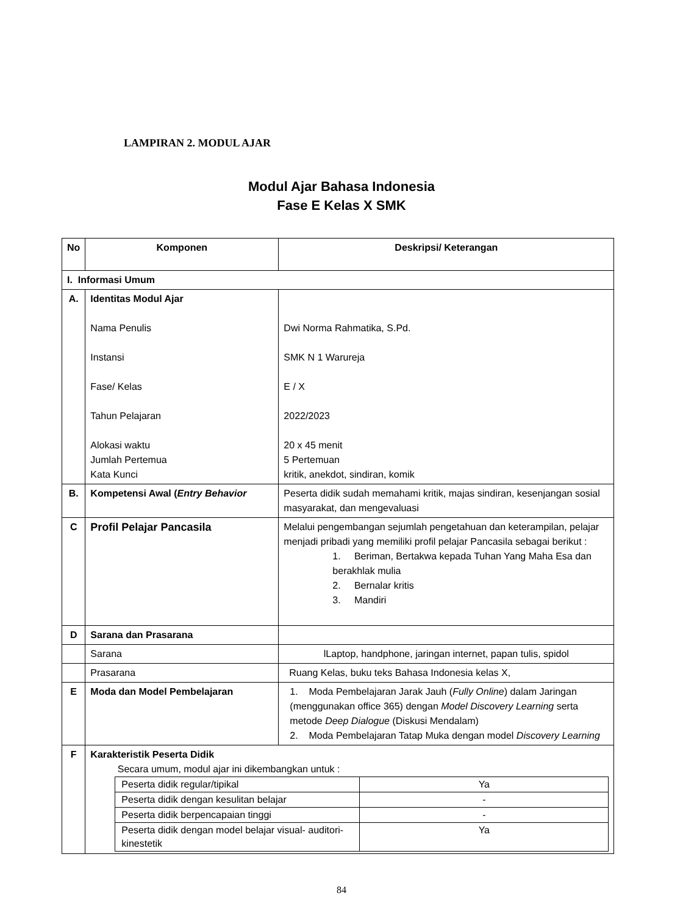LAMPIRAN 2. MODUL AJAR
Modul Ajar Bahasa Indonesia
Fase E Kelas X SMK
| No | Komponen | Deskripsi/ Keterangan |
| --- | --- | --- |
| I. Informasi Umum | | |
| A. | Identitas Modul Ajar Nama Penulis Instansi Fase/ Kelas Tahun Pelajaran Alokasi waktu Jumlah Pertemua Kata Kunci | Dwi Norma Rahmatika, S.Pd. SMK N 1 Warureja E / X 2022/2023 20 x 45 menit 5 Pertemuan kritik, anekdot, sindiran, komik |
| B. | Kompetensi Awal ( Entry Behavior | Peserta didik sudah memahami kritik, majas sindiran, kesenjangan sosial masyarakat, dan mengevaluasi |
| C | Profil Pelajar Pancasila | Melalui pengembangan sejumlah pengetahuan dan keterampilan, pelajar menjadi pribadi yang memiliki profil pelajar Pancasila sebagai berikut : 1. Beriman, Bertakwa kepada Tuhan Yang Maha Esa dan berakhlak mulia 2. Bernalar kritis 3. Mandiri |
| D | Sarana dan Prasarana | |
| | Sarana | lLaptop, handphone, jaringan internet, papan tulis, spidol |
| | Prasarana | Ruang Kelas, buku teks Bahasa Indonesia kelas X, |
| E | Moda dan Model Pembelajaran | 1. Moda Pembelajaran Jarak Jauh ( Fully Online ) dalam Jaringan (menggunakan office 365) dengan Model Discovery Learning serta metode Deep Dialogue (Diskusi Mendalam) 2. Moda Pembelajaran Tatap Muka dengan model Discovery Learning |
| F | Karakteristik Peserta Didik Secara umum, modul ajar ini dikembangkan untuk : / Peserta didik regular/tipikal / Ya / / Peserta didik dengan kesulitan belajar / - / / Peserta didik berpencapaian tinggi / - / / Peserta didik dengan model belajar visual- auditori-kinestetik / Ya / | |
84